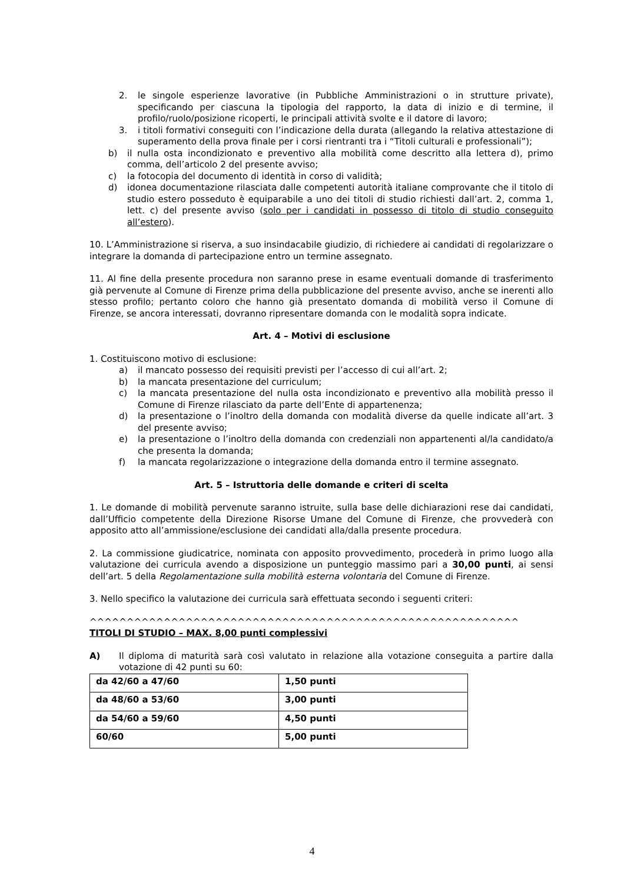2. le singole esperienze lavorative (in Pubbliche Amministrazioni o in strutture private), specificando per ciascuna la tipologia del rapporto, la data di inizio e di termine, il profilo/ruolo/posizione ricoperti, le principali attività svolte e il datore di lavoro;
3. i titoli formativi conseguiti con l’indicazione della durata (allegando la relativa attestazione di superamento della prova finale per i corsi rientranti tra i “Titoli culturali e professionali”);
b) il nulla osta incondizionato e preventivo alla mobilità come descritto alla lettera d), primo comma, dell’articolo 2 del presente avviso;
c) la fotocopia del documento di identità in corso di validità;
d) idonea documentazione rilasciata dalle competenti autorità italiane comprovante che il titolo di studio estero posseduto è equiparabile a uno dei titoli di studio richiesti dall’art. 2, comma 1, lett. c) del presente avviso (solo per i candidati in possesso di titolo di studio conseguito all’estero).
10. L’Amministrazione si riserva, a suo insindacabile giudizio, di richiedere ai candidati di regolarizzare o integrare la domanda di partecipazione entro un termine assegnato.
11. Al fine della presente procedura non saranno prese in esame eventuali domande di trasferimento già pervenute al Comune di Firenze prima della pubblicazione del presente avviso, anche se inerenti allo stesso profilo; pertanto coloro che hanno già presentato domanda di mobilità verso il Comune di Firenze, se ancora interessati, dovranno ripresentare domanda con le modalità sopra indicate.
Art. 4 – Motivi di esclusione
1. Costituiscono motivo di esclusione:
a) il mancato possesso dei requisiti previsti per l’accesso di cui all’art. 2;
b) la mancata presentazione del curriculum;
c) la mancata presentazione del nulla osta incondizionato e preventivo alla mobilità presso il Comune di Firenze rilasciato da parte dell’Ente di appartenenza;
d) la presentazione o l’inoltro della domanda con modalità diverse da quelle indicate all’art. 3 del presente avviso;
e) la presentazione o l’inoltro della domanda con credenziali non appartenenti al/la candidato/a che presenta la domanda;
f) la mancata regolarizzazione o integrazione della domanda entro il termine assegnato.
Art. 5 – Istruttoria delle domande e criteri di scelta
1. Le domande di mobilità pervenute saranno istruite, sulla base delle dichiarazioni rese dai candidati, dall’Ufficio competente della Direzione Risorse Umane del Comune di Firenze, che provvederà con apposito atto all’ammissione/esclusione dei candidati alla/dalla presente procedura.
2. La commissione giudicatrice, nominata con apposito provvedimento, procederà in primo luogo alla valutazione dei curricula avendo a disposizione un punteggio massimo pari a 30,00 punti, ai sensi dell’art. 5 della Regolamentazione sulla mobilità esterna volontaria del Comune di Firenze.
3. Nello specifico la valutazione dei curricula sarà effettuata secondo i seguenti criteri:
^^^^^^^^^^^^^^^^^^^^^^^^^^^^^^^^^^^^^^^^^^^^^^^^^^^^^^^^^^
TITOLI DI STUDIO – MAX. 8,00 punti complessivi
A) Il diploma di maturità sarà così valutato in relazione alla votazione conseguita a partire dalla votazione di 42 punti su 60:
| da 42/60 a 47/60 | 1,50 punti |
| da 48/60 a 53/60 | 3,00 punti |
| da 54/60 a 59/60 | 4,50 punti |
| 60/60 | 5,00 punti |
4